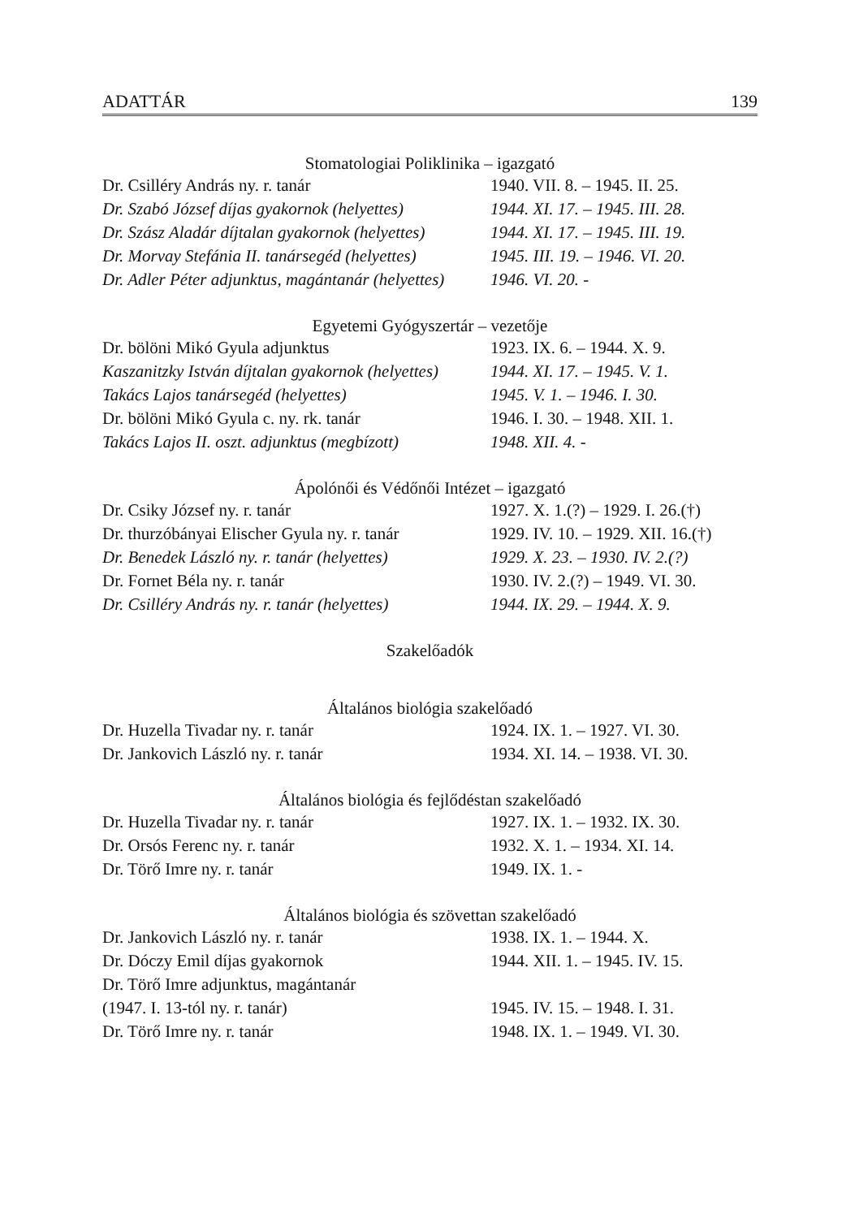ADATTÁR 139
Stomatologiai Poliklinika – igazgató
| Dr. Csilléry András ny. r. tanár | 1940. VII. 8. – 1945. II. 25. |
| Dr. Szabó József díjas gyakornok (helyettes) | 1944. XI. 17. – 1945. III. 28. |
| Dr. Szász Aladár díjtalan gyakornok (helyettes) | 1944. XI. 17. – 1945. III. 19. |
| Dr. Morvay Stefánia II. tanársegéd (helyettes) | 1945. III. 19. – 1946. VI. 20. |
| Dr. Adler Péter adjunktus, magántanár (helyettes) | 1946. VI. 20. - |
Egyetemi Gyógyszertár – vezetője
| Dr. bölöni Mikó Gyula adjunktus | 1923. IX. 6. – 1944. X. 9. |
| Kaszanitzky István díjtalan gyakornok (helyettes) | 1944. XI. 17. – 1945. V. 1. |
| Takács Lajos tanársegéd (helyettes) | 1945. V. 1. – 1946. I. 30. |
| Dr. bölöni Mikó Gyula c. ny. rk. tanár | 1946. I. 30. – 1948. XII. 1. |
| Takács Lajos II. oszt. adjunktus (megbízott) | 1948. XII. 4. - |
Ápolónői és Védőnői Intézet – igazgató
| Dr. Csiky József ny. r. tanár | 1927. X. 1.(?) – 1929. I. 26.(†) |
| Dr. thurzóbányai Elischer Gyula ny. r. tanár | 1929. IV. 10. – 1929. XII. 16.(†) |
| Dr. Benedek László ny. r. tanár (helyettes) | 1929. X. 23. – 1930. IV. 2.(?) |
| Dr. Fornet Béla ny. r. tanár | 1930. IV. 2.(?) – 1949. VI. 30. |
| Dr. Csilléry András ny. r. tanár (helyettes) | 1944. IX. 29. – 1944. X. 9. |
Szakelőadók
Általános biológia szakelőadó
| Dr. Huzella Tivadar ny. r. tanár | 1924. IX. 1. – 1927. VI. 30. |
| Dr. Jankovich László ny. r. tanár | 1934. XI. 14. – 1938. VI. 30. |
Általános biológia és fejlődéstan szakelőadó
| Dr. Huzella Tivadar ny. r. tanár | 1927. IX. 1. – 1932. IX. 30. |
| Dr. Orsós Ferenc ny. r. tanár | 1932. X. 1. – 1934. XI. 14. |
| Dr. Törő Imre ny. r. tanár | 1949. IX. 1. - |
Általános biológia és szövettan szakelőadó
| Dr. Jankovich László ny. r. tanár | 1938. IX. 1. – 1944. X. |
| Dr. Dóczy Emil díjas gyakornok | 1944. XII. 1. – 1945. IV. 15. |
| Dr. Törő Imre adjunktus, magántanár (1947. I. 13-tól ny. r. tanár) | 1945. IV. 15. – 1948. I. 31. |
| Dr. Törő Imre ny. r. tanár | 1948. IX. 1. – 1949. VI. 30. |